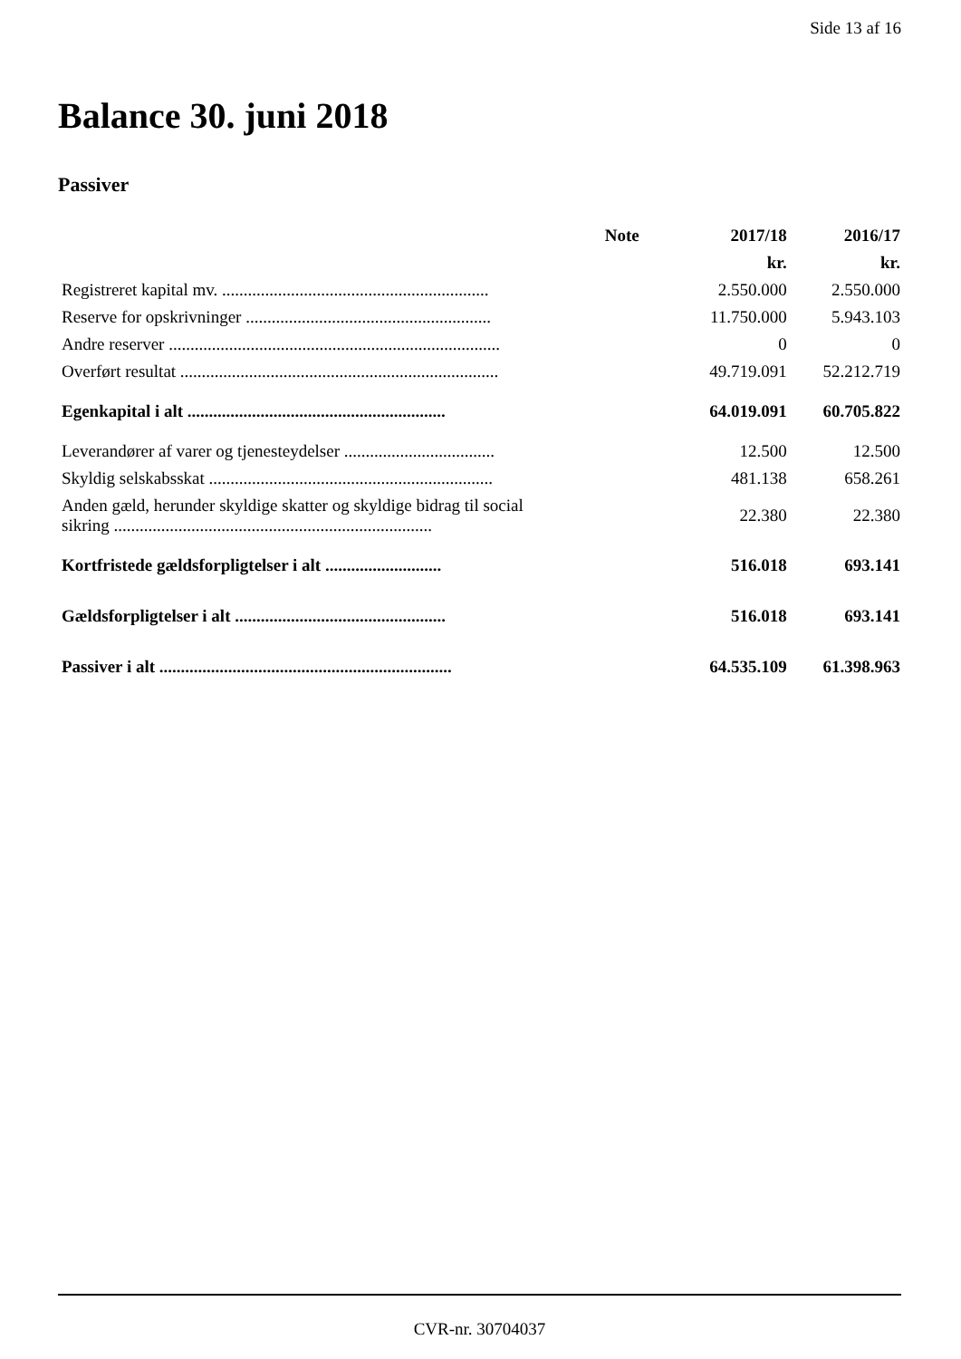Side 13 af 16
Balance 30. juni 2018
Passiver
| | Note | 2017/18 | 2016/17 |
| --- | --- | --- | --- |
| | | kr. | kr. |
| Registreret kapital mv. .............................................................. | | 2.550.000 | 2.550.000 |
| Reserve for opskrivninger ......................................................... | | 11.750.000 | 5.943.103 |
| Andre reserver ............................................................................. | | 0 | 0 |
| Overført resultat .......................................................................... | | 49.719.091 | 52.212.719 |
| Egenkapital i alt ............................................................ | | 64.019.091 | 60.705.822 |
| Leverandører af varer og tjenesteydelser ................................... | | 12.500 | 12.500 |
| Skyldig selskabsskat .................................................................. | | 481.138 | 658.261 |
| Anden gæld, herunder skyldige skatter og skyldige bidrag til social sikring .......................................................................... | | 22.380 | 22.380 |
| Kortfristede gældsforpligtelser i alt ........................... | | 516.018 | 693.141 |
| Gældsforpligtelser i alt ................................................. | | 516.018 | 693.141 |
| Passiver i alt .................................................................... | | 64.535.109 | 61.398.963 |
CVR-nr. 30704037